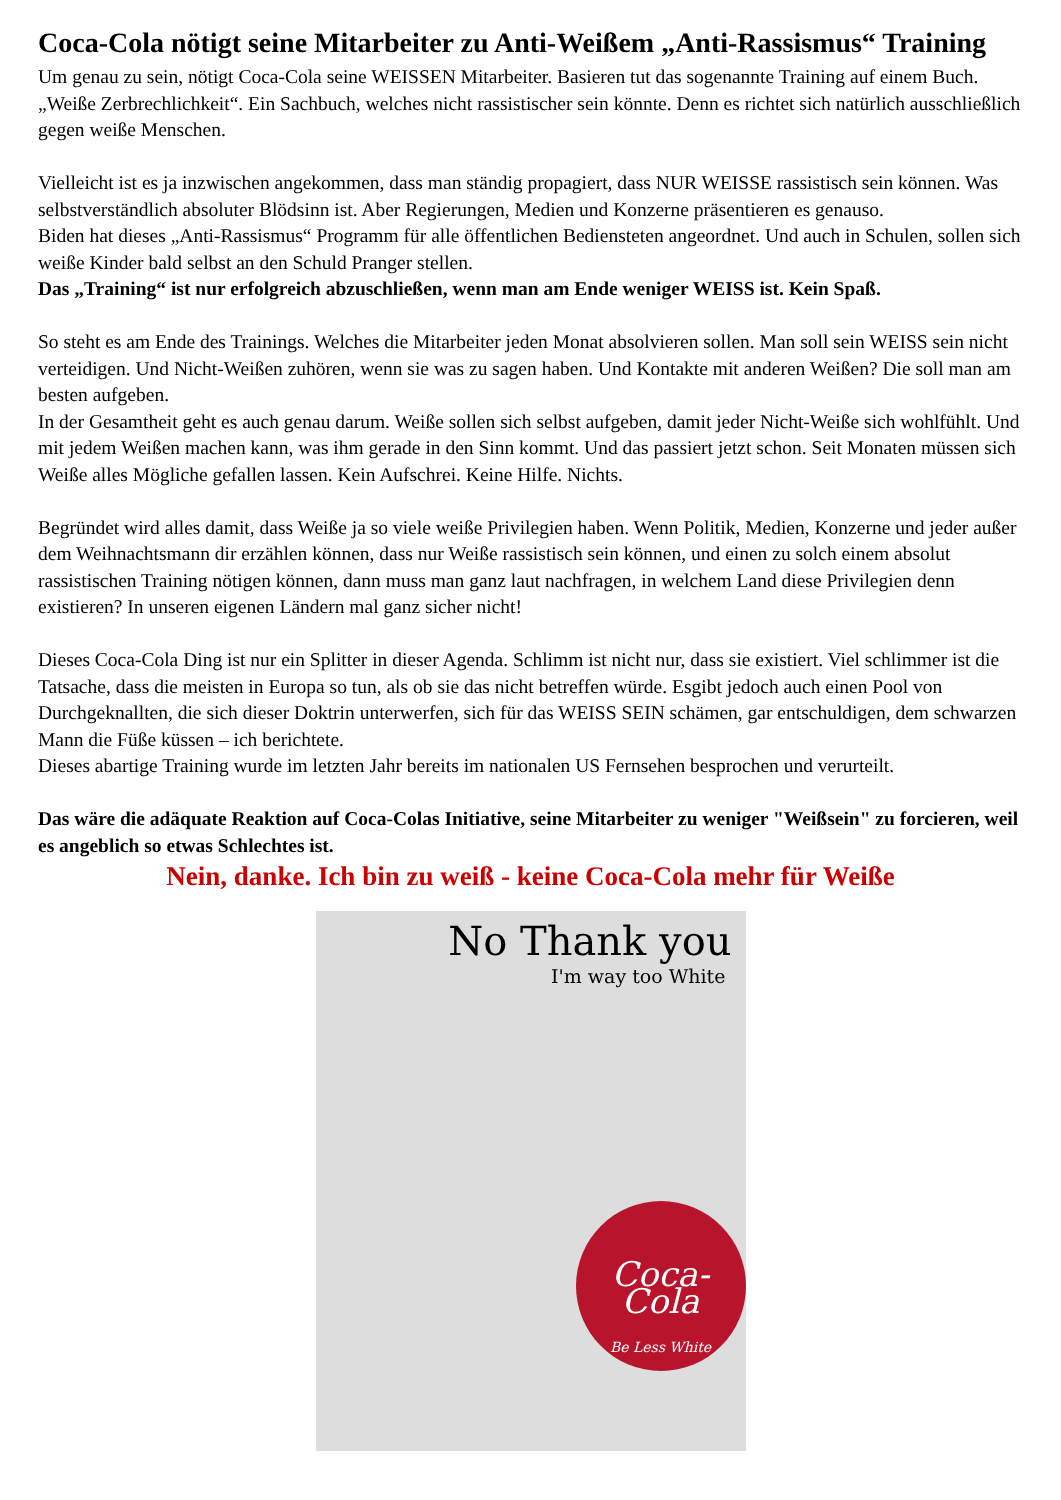Coca-Cola nötigt seine Mitarbeiter zu Anti-Weißem „Anti-Rassismus“ Training
Um genau zu sein, nötigt Coca-Cola seine WEISSEN Mitarbeiter. Basieren tut das sogenannte Training auf einem Buch. „Weiße Zerbrechlichkeit“. Ein Sachbuch, welches nicht rassistischer sein könnte. Denn es richtet sich natürlich ausschließlich gegen weiße Menschen.
Vielleicht ist es ja inzwischen angekommen, dass man ständig propagiert, dass NUR WEISSE rassistisch sein können. Was selbstverständlich absoluter Blödsinn ist. Aber Regierungen, Medien und Konzerne präsentieren es genauso.
Biden hat dieses „Anti-Rassismus“ Programm für alle öffentlichen Bediensteten angeordnet. Und auch in Schulen, sollen sich weiße Kinder bald selbst an den Schuld Pranger stellen.
Das „Training“ ist nur erfolgreich abzuschließen, wenn man am Ende weniger WEISS ist. Kein Spaß.
So steht es am Ende des Trainings. Welches die Mitarbeiter jeden Monat absolvieren sollen. Man soll sein WEISS sein nicht verteidigen. Und Nicht-Weißen zuhören, wenn sie was zu sagen haben. Und Kontakte mit anderen Weißen? Die soll man am besten aufgeben.
In der Gesamtheit geht es auch genau darum. Weiße sollen sich selbst aufgeben, damit jeder Nicht-Weiße sich wohlfühlt. Und mit jedem Weißen machen kann, was ihm gerade in den Sinn kommt. Und das passiert jetzt schon. Seit Monaten müssen sich Weiße alles Mögliche gefallen lassen. Kein Aufschrei. Keine Hilfe. Nichts.
Begründet wird alles damit, dass Weiße ja so viele weiße Privilegien haben. Wenn Politik, Medien, Konzerne und jeder außer dem Weihnachtsmann dir erzählen können, dass nur Weiße rassistisch sein können, und einen zu solch einem absolut rassistischen Training nötigen können, dann muss man ganz laut nachfragen, in welchem Land diese Privilegien denn existieren? In unseren eigenen Ländern mal ganz sicher nicht!
Dieses Coca-Cola Ding ist nur ein Splitter in dieser Agenda. Schlimm ist nicht nur, dass sie existiert. Viel schlimmer ist die Tatsache, dass die meisten in Europa so tun, als ob sie das nicht betreffen würde. Esgibt jedoch auch einen Pool von Durchgeknallten, die sich dieser Doktrin unterwerfen, sich für das WEISS SEIN schämen, gar entschuldigen, dem schwarzen Mann die Füße küssen – ich berichtete.
Dieses abartige Training wurde im letzten Jahr bereits im nationalen US Fernsehen besprochen und verurteilt.
Das wäre die adäquate Reaktion auf Coca-Colas Initiative, seine Mitarbeiter zu weniger "Weißsein" zu forcieren, weil es angeblich so etwas Schlechtes ist.
Nein, danke. Ich bin zu weiß - keine Coca-Cola mehr für Weiße
No Thank you
I'm way too White
Coca-Cola
Be Less White